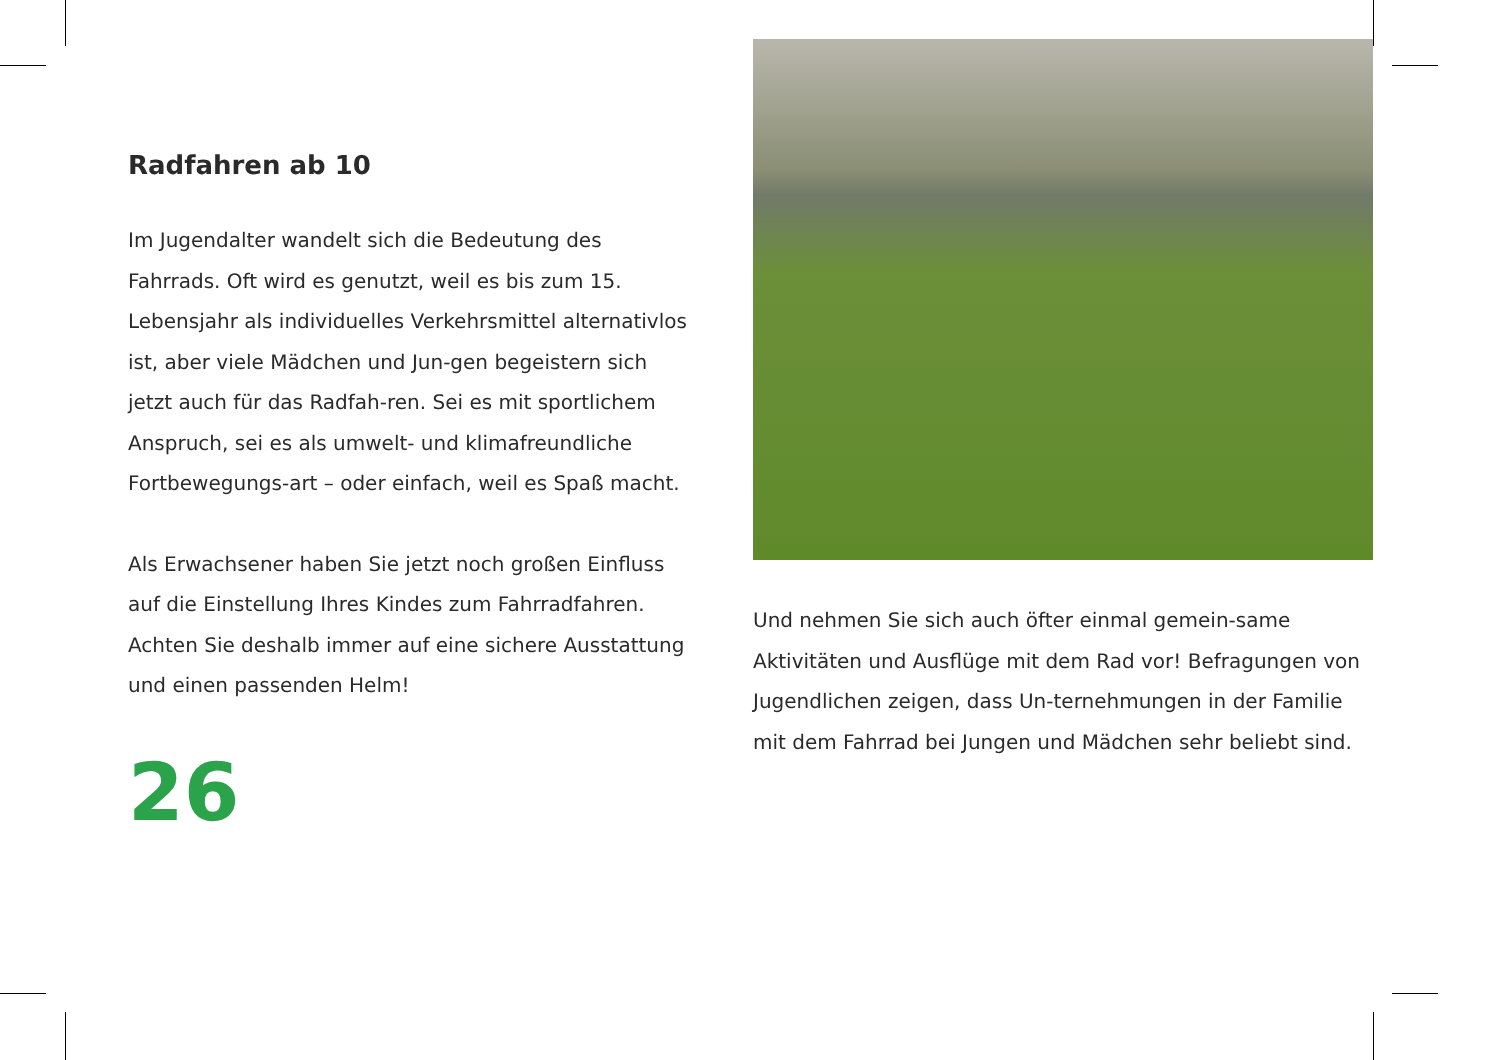Radfahren ab 10
Im Jugendalter wandelt sich die Bedeutung des Fahrrads. Oft wird es genutzt, weil es bis zum 15. Lebensjahr als individuelles Verkehrsmittel alternativlos ist, aber viele Mädchen und Jun-gen begeistern sich jetzt auch für das Radfah-ren. Sei es mit sportlichem Anspruch, sei es als umwelt- und klimafreundliche Fortbewegungs-art – oder einfach, weil es Spaß macht.
Als Erwachsener haben Sie jetzt noch großen Einfluss auf die Einstellung Ihres Kindes zum Fahrradfahren. Achten Sie deshalb immer auf eine sichere Ausstattung und einen passenden Helm!
26
Und nehmen Sie sich auch öfter einmal gemein-same Aktivitäten und Ausflüge mit dem Rad vor! Befragungen von Jugendlichen zeigen, dass Un-ternehmungen in der Familie mit dem Fahrrad bei Jungen und Mädchen sehr beliebt sind.